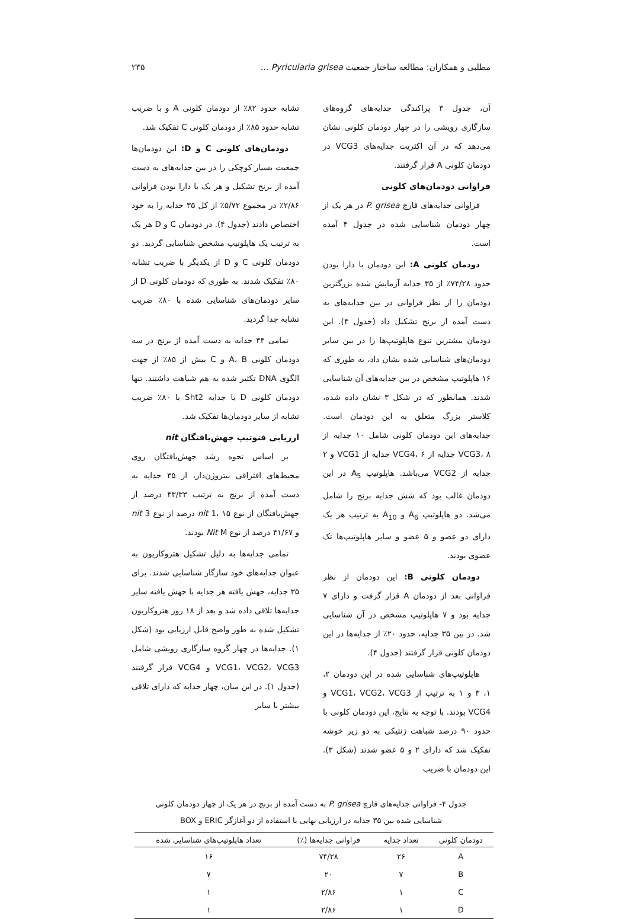مطلبی و همکاران: مطالعه ساختار جمعیت Pyricularia grisea ... ۲۳۵
آن، جدول ۳ پراکندگی جدایه‌های گروه‌های سازگاری رویشی را در چهار دودمان کلونی نشان می‌دهد که در آن اکثریت جدایه‌های VCG3 در دودمان کلونی A قرار گرفتند.
فراوانی دودمان‌های کلونی
فراوانی جدایه‌های قارچ P. grisea در هر یک از چهار دودمان شناسایی شده در جدول ۴ آمده است.
دودمان کلونی A: این دودمان با دارا بودن حدود ۷۴/۲۸٪ از ۳۵ جدایه آزمایش شده بزرگترین دودمان را از نظر فراوانی در بین جدایه‌های به دست آمده از برنج تشکیل داد (جدول ۴). این دودمان بیشترین تنوع هاپلوتیپ‌ها را در بین سایر دودمان‌های شناسایی شده نشان داد، به طوری که ۱۶ هاپلوتیپ مشخص در بین جدایه‌های آن شناسایی شدند. همانطور که در شکل ۳ نشان داده شده، کلاستر بزرگ متعلق به این دودمان است. جدایه‌های این دودمان کلونی شامل ۱۰ جدایه از VCG3، ۸ جدایه از VCG4، ۶ جدایه از VCG1 و ۲ جدایه از VCG2 می‌باشد. هاپلوتیپ A<sub>5</sub> در این دودمان غالب بود که شش جدایه برنج را شامل می‌شد. دو هاپلوتیپ A<sub>6</sub> و A<sub>10</sub> به ترتیب هر یک دارای دو عضو و ۵ عضو و سایر هاپلوتیپ‌ها تک عضوی بودند.
دودمان کلونی B: این دودمان از نظر فراوانی بعد از دودمان A قرار گرفت و دارای ۷ جدایه بود و ۷ هاپلوتیپ مشخص در آن شناسایی شد. در بین ۳۵ جدایه، حدود ۲۰٪ از جدایه‌ها در این دودمان کلونی قرار گرفتند (جدول ۴).
هاپلوتیپ‌های شناسایی شده در این دودمان ۲، ۱، ۳ و ۱ به ترتیب از VCG1، VCG2، VCG3 و VCG4 بودند. با توجه به نتایج، این دودمان کلونی با حدود ۹۰ درصد شباهت ژنتیکی به دو زیر خوشه تفکیک شد که دارای ۲ و ۵ عضو شدند (شکل ۳). این دودمان با ضریب
تشابه حدود ۸۲٪ از دودمان کلونی A و با ضریب تشابه حدود ۸۵٪ از دودمان کلونی C تفکیک شد.
دودمان‌های کلونی C و D: این دودمان‌ها جمعیت بسیار کوچکی را در بین جدایه‌های به دست آمده از برنج تشکیل و هر یک با دارا بودن فراوانی ۲/۸۶٪ در مجموع ۵/۷۲٪ از کل ۳۵ جدایه را به خود اختصاص دادند (جدول ۴). در دودمان C و D هر یک به ترتیب یک هاپلوتیپ مشخص شناسایی گردید. دو دودمان کلونی C و D از یکدیگر با ضریب تشابه ۸۰٪ تفکیک شدند. به طوری که دودمان کلونی D از سایر دودمان‌های شناسایی شده با ۸۰٪ ضریب تشابه جدا گردید.
تمامی ۳۴ جدایه به دست آمده از برنج در سه دودمان کلونی A، B و C بیش از ۸۵٪ از جهت الگوی DNA تکثیر شده به هم شباهت داشتند. تنها دودمان کلونی D با جدایه Sht2 با ۸۰٪ ضریب تشابه از سایر دودمان‌ها تفکیک شد.
ارزیابی فنوتیپ جهش‌یافتگان nit
بر اساس نحوه رشد جهش‌یافتگان روی محیط‌های افتراقی نیتروژن‌دار، از ۳۵ جدایه به دست آمده از برنج به ترتیب ۴۳/۳۳ درصد از جهش‌یافتگان از نوع nit 1، ۱۵ درصد از نوع nit 3 و ۴۱/۶۷ درصد از نوع Nit M بودند.
تمامی جدایه‌ها به دلیل تشکیل هتروکاریون به عنوان جدایه‌های خود سازگار شناسایی شدند. برای ۳۵ جدایه، جهش یافته هر جدایه با جهش یافته سایر جدایه‌ها تلاقی داده شد و بعد از ۱۸ روز هتروکاریون تشکیل شده به طور واضح قابل ارزیابی بود (شکل ۱). جدایه‌ها در چهار گروه سازگاری رویشی شامل VCG1، VCG2، VCG3 و VCG4 قرار گرفتند (جدول ۱). در این میان، چهار جدایه که دارای تلاقی بیشتر با سایر
جدول ۴- فراوانی جدایه‌های قارچ P. grisea به دست آمده از برنج در هر یک از چهار دودمان کلونی
شناسایی شده بین ۳۵ جدایه در ارزیابی نهایی با استفاده از دو آغازگر ERIC و BOX
| دودمان کلونی | تعداد جدایه | فراوانی جدایه‌ها (٪) | تعداد هاپلوتیپ‌های شناسایی شده |
| --- | --- | --- | --- |
| A | ۲۶ | ۷۴/۲۸ | ۱۶ |
| B | ۷ | ۲۰ | ۷ |
| C | ۱ | ۲/۸۶ | ۱ |
| D | ۱ | ۲/۸۶ | ۱ |